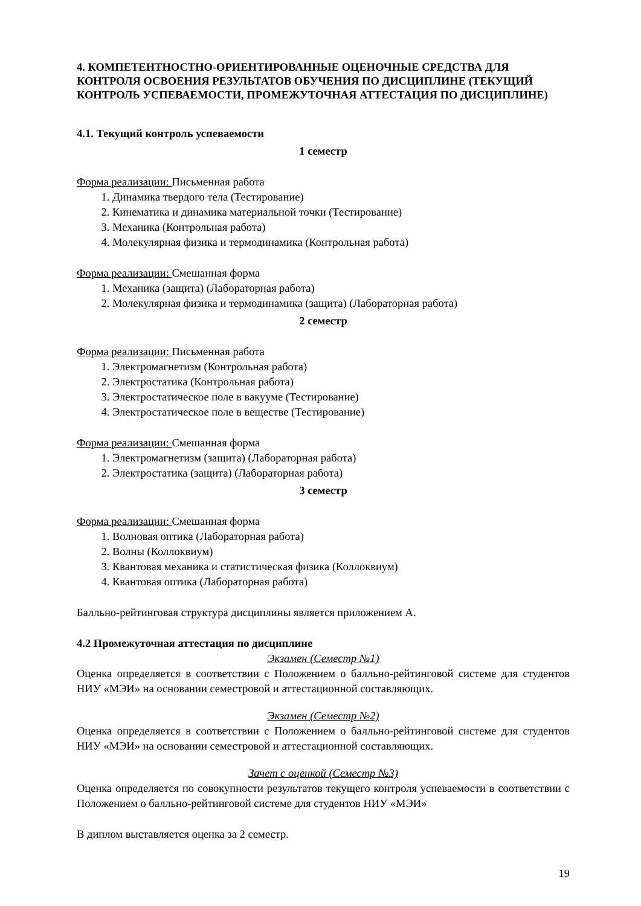4. КОМПЕТЕНТНОСТНО-ОРИЕНТИРОВАННЫЕ ОЦЕНОЧНЫЕ СРЕДСТВА ДЛЯ КОНТРОЛЯ ОСВОЕНИЯ РЕЗУЛЬТАТОВ ОБУЧЕНИЯ ПО ДИСЦИПЛИНЕ (ТЕКУЩИЙ КОНТРОЛЬ УСПЕВАЕМОСТИ, ПРОМЕЖУТОЧНАЯ АТТЕСТАЦИЯ ПО ДИСЦИПЛИНЕ)
4.1. Текущий контроль успеваемости
1 семестр
Форма реализации: Письменная работа
1. Динамика твердого тела (Тестирование)
2. Кинематика и динамика материальной точки (Тестирование)
3. Механика (Контрольная работа)
4. Молекулярная физика и термодинамика (Контрольная работа)
Форма реализации: Смешанная форма
1. Механика (защита) (Лабораторная работа)
2. Молекулярная физика и термодинамика (защита) (Лабораторная работа)
2 семестр
Форма реализации: Письменная работа
1. Электромагнетизм (Контрольная работа)
2. Электростатика (Контрольная работа)
3. Электростатическое поле в вакууме (Тестирование)
4. Электростатическое поле в веществе (Тестирование)
Форма реализации: Смешанная форма
1. Электромагнетизм (защита) (Лабораторная работа)
2. Электростатика (защита) (Лабораторная работа)
3 семестр
Форма реализации: Смешанная форма
1. Волновая оптика (Лабораторная работа)
2. Волны (Коллоквиум)
3. Квантовая механика и статистическая физика (Коллоквиум)
4. Квантовая оптика (Лабораторная работа)
Балльно-рейтинговая структура дисциплины является приложением А.
4.2 Промежуточная аттестация по дисциплине
Экзамен (Семестр №1)
Оценка определяется в соответствии с Положением о балльно-рейтинговой системе для студентов НИУ «МЭИ» на основании семестровой и аттестационной составляющих.
Экзамен (Семестр №2)
Оценка определяется в соответствии с Положением о балльно-рейтинговой системе для студентов НИУ «МЭИ» на основании семестровой и аттестационной составляющих.
Зачет с оценкой (Семестр №3)
Оценка определяется по совокупности результатов текущего контроля успеваемости в соответствии с Положением о балльно-рейтинговой системе для студентов НИУ «МЭИ»
В диплом выставляется оценка за 2 семестр.
19